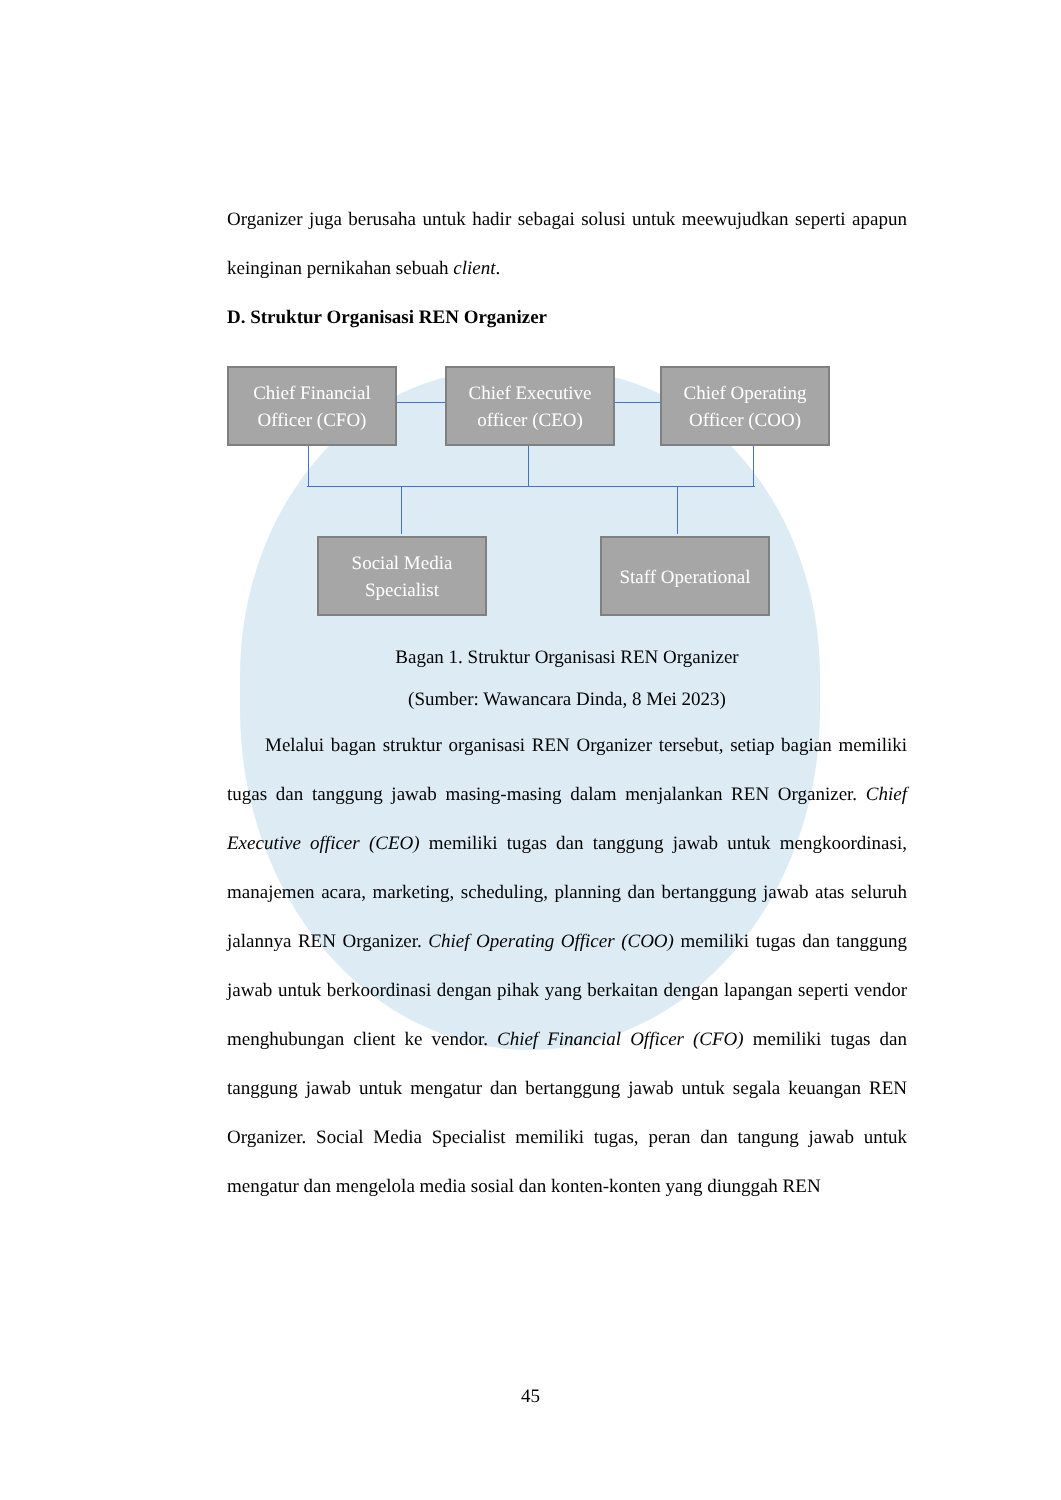Organizer juga berusaha untuk hadir sebagai solusi untuk meewujudkan seperti apapun keinginan pernikahan sebuah client.
D. Struktur Organisasi REN Organizer
Chief Financial Officer (CFO)
Chief Executive officer (CEO)
Chief Operating Officer (COO)
Social Media Specialist
Staff Operational
Bagan 1. Struktur Organisasi REN Organizer
(Sumber: Wawancara Dinda, 8 Mei 2023)
Melalui bagan struktur organisasi REN Organizer tersebut, setiap bagian memiliki tugas dan tanggung jawab masing-masing dalam menjalankan REN Organizer. Chief Executive officer (CEO) memiliki tugas dan tanggung jawab untuk mengkoordinasi, manajemen acara, marketing, scheduling, planning dan bertanggung jawab atas seluruh jalannya REN Organizer. Chief Operating Officer (COO) memiliki tugas dan tanggung jawab untuk berkoordinasi dengan pihak yang berkaitan dengan lapangan seperti vendor menghubungan client ke vendor. Chief Financial Officer (CFO) memiliki tugas dan tanggung jawab untuk mengatur dan bertanggung jawab untuk segala keuangan REN Organizer. Social Media Specialist memiliki tugas, peran dan tangung jawab untuk mengatur dan mengelola media sosial dan konten-konten yang diunggah REN
45